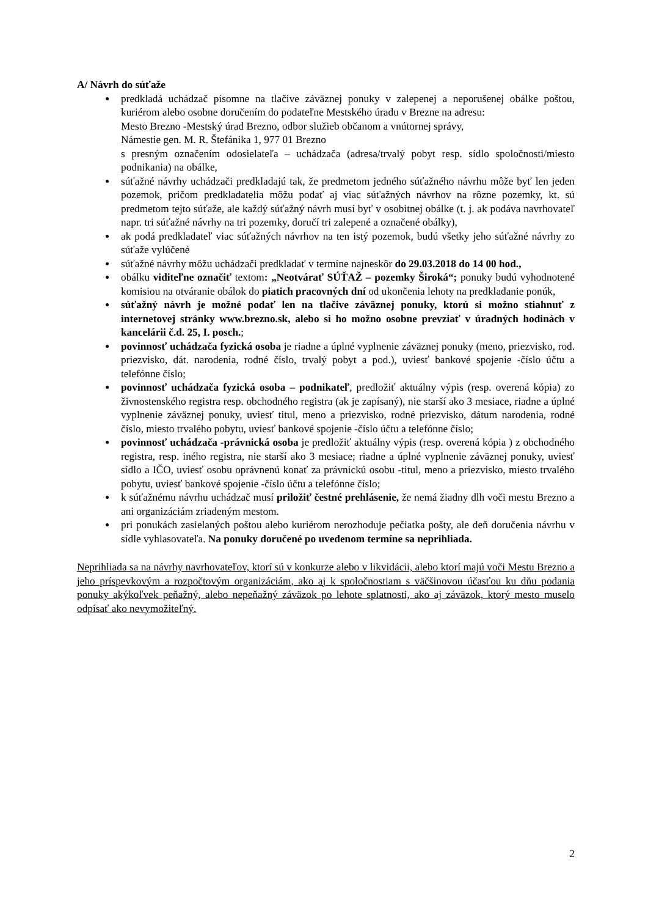A/ Návrh do súťaže
predkladá uchádzač písomne na tlačive záväznej ponuky v zalepenej a neporušenej obálke poštou, kuriérom alebo osobne doručením do podateľne Mestského úradu v Brezne na adresu:
Mesto Brezno -Mestský úrad Brezno, odbor služieb občanom a vnútornej správy,
Námestie gen. M. R. Štefánika 1, 977 01 Brezno
s presným označením odosielateľa – uchádzača (adresa/trvalý pobyt resp. sídlo spoločnosti/miesto podnikania) na obálke,
súťažné návrhy uchádzači predkladajú tak, že predmetom jedného súťažného návrhu môže byť len jeden pozemok, pričom predkladatelia môžu podať aj viac súťažných návrhov na rôzne pozemky, kt. sú predmetom tejto súťaže, ale každý súťažný návrh musí byť v osobitnej obálke (t. j. ak podáva navrhovateľ napr. tri súťažné návrhy na tri pozemky, doručí tri zalepené a označené obálky),
ak podá predkladateľ viac súťažných návrhov na ten istý pozemok, budú všetky jeho súťažné návrhy zo súťaže vylúčené
súťažné návrhy môžu uchádzači predkladať v termíne najneskôr do 29.03.2018 do 14 00 hod.,
obálku viditeľne označiť textom: „Neotvárať SÚŤAŽ – pozemky Široká“; ponuky budú vyhodnotené komisiou na otváranie obálok do piatich pracovných dní od ukončenia lehoty na predkladanie ponúk,
súťažný návrh je možné podať len na tlačive záväznej ponuky, ktorú si možno stiahnuť z internetovej stránky www.brezno.sk, alebo si ho možno osobne prevziať v úradných hodinách v kancelárii č.d. 25, I. posch.;
povinnosť uchádzača fyzická osoba je riadne a úplné vyplnenie záväznej ponuky (meno, priezvisko, rod. priezvisko, dát. narodenia, rodné číslo, trvalý pobyt a pod.), uviesť bankové spojenie -číslo účtu a telefónne číslo;
povinnosť uchádzača fyzická osoba – podnikateľ, predložiť aktuálny výpis (resp. overená kópia) zo živnostenského registra resp. obchodného registra (ak je zapísaný), nie starší ako 3 mesiace, riadne a úplné vyplnenie záväznej ponuky, uviesť titul, meno a priezvisko, rodné priezvisko, dátum narodenia, rodné číslo, miesto trvalého pobytu, uviesť bankové spojenie -číslo účtu a telefónne číslo;
povinnosť uchádzača -právnická osoba je predložiť aktuálny výpis (resp. overená kópia ) z obchodného registra, resp. iného registra, nie starší ako 3 mesiace; riadne a úplné vyplnenie záväznej ponuky, uviesť sídlo a IČO, uviesť osobu oprávnenú konať za právnickú osobu -titul, meno a priezvisko, miesto trvalého pobytu, uviesť bankové spojenie -číslo účtu a telefónne číslo;
k súťažnému návrhu uchádzač musí priložiť čestné prehlásenie, že nemá žiadny dlh voči mestu Brezno a ani organizáciám zriadeným mestom.
pri ponukách zasielaných poštou alebo kuriérom nerozhoduje pečiatka pošty, ale deň doručenia návrhu v sídle vyhlasovateľa. Na ponuky doručené po uvedenom termíne sa neprihliada.
Neprihliada sa na návrhy navrhovateľov, ktorí sú v konkurze alebo v likvidácii, alebo ktorí majú voči Mestu Brezno a jeho príspevkovým a rozpočtovým organizáciám, ako aj k spoločnostiam s väčšinovou účasťou ku dňu podania ponuky akýkoľvek peňažný, alebo nepeňažný záväzok po lehote splatnosti, ako aj záväzok, ktorý mesto muselo odpísať ako nevymožiteľný.
2